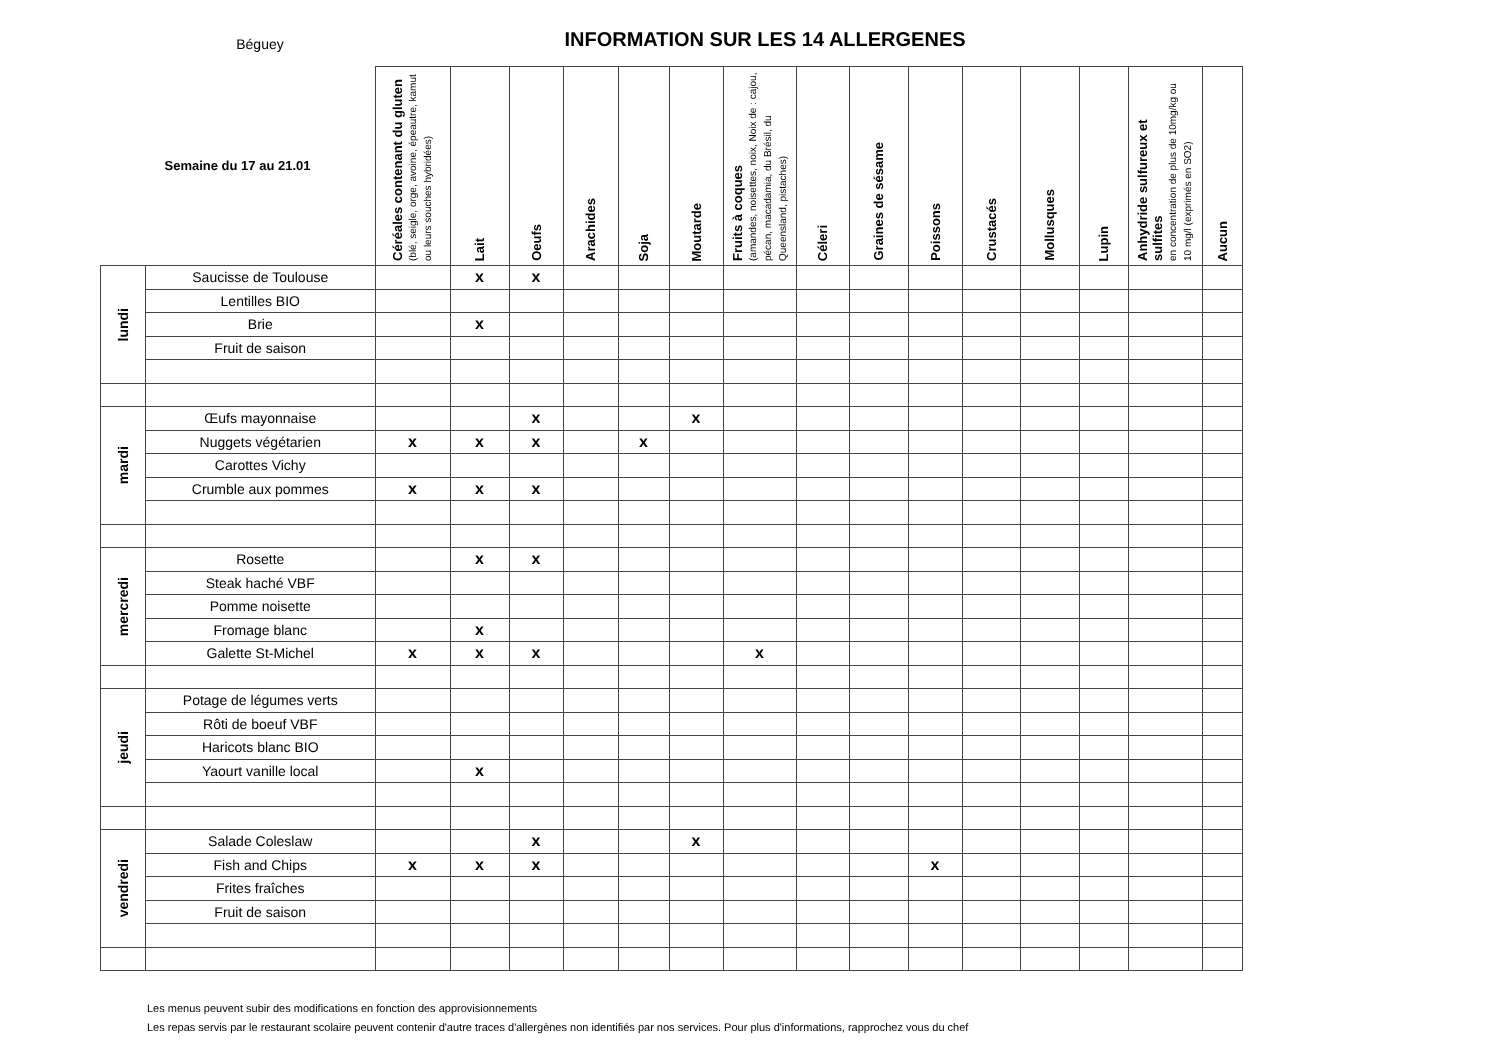Béguey
INFORMATION SUR LES 14 ALLERGENES
| Semaine du 17 au 21.01 | | Céréales contenant du gluten (blé, seigle, orge, avoine, épeautre, kamut ou leurs souches hybridées) | Lait | Oeufs | Arachides | Soja | Moutarde | Fruits à coques (amandes, noisettes, noix, Noix de : cajou, pécan, macadamia, du Brésil, du Queensland, pistaches) | Céleri | Graines de sésame | Poissons | Crustacés | Mollusques | Lupin | Anhydride sulfureux et sulfites en concentration de plus de 10mg/kg ou 10 mg/l (exprimés en SO2) | Aucun |
| --- | --- | --- | --- | --- | --- | --- | --- | --- | --- | --- | --- | --- | --- | --- | --- | --- |
| lundi | Saucisse de Toulouse | | x | x | | | | | | | | | | | | |
| | Lentilles BIO | | | | | | | | | | | | | | | |
| | Brie | | x | | | | | | | | | | | | | |
| | Fruit de saison | | | | | | | | | | | | | | | |
| mardi | Œufs mayonnaise | | | x | | | x | | | | | | | | | |
| | Nuggets végétarien | x | x | x | | x | | | | | | | | | | |
| | Carottes Vichy | | | | | | | | | | | | | | | |
| | Crumble aux pommes | x | x | x | | | | | | | | | | | | |
| mercredi | Rosette | | x | x | | | | | | | | | | | | |
| | Steak haché VBF | | | | | | | | | | | | | | | |
| | Pomme noisette | | | | | | | | | | | | | | | |
| | Fromage blanc | | x | | | | | | | | | | | | | |
| | Galette St-Michel | x | x | x | | | | x | | | | | | | | |
| jeudi | Potage de légumes verts | | | | | | | | | | | | | | | |
| | Rôti de boeuf VBF | | | | | | | | | | | | | | | |
| | Haricots blanc BIO | | | | | | | | | | | | | | | |
| | Yaourt vanille local | | x | | | | | | | | | | | | | |
| vendredi | Salade Coleslaw | | | x | | | x | | | | | | | | | |
| | Fish and Chips | x | x | x | | | | | | | x | | | | | |
| | Frites fraîches | | | | | | | | | | | | | | | |
| | Fruit de saison | | | | | | | | | | | | | | | |
Les menus peuvent subir des modifications en fonction des approvisionnements
Les repas servis par le restaurant scolaire peuvent contenir d'autre traces d'allergènes non identifiés par nos services. Pour plus d'informations, rapprochez vous du chef